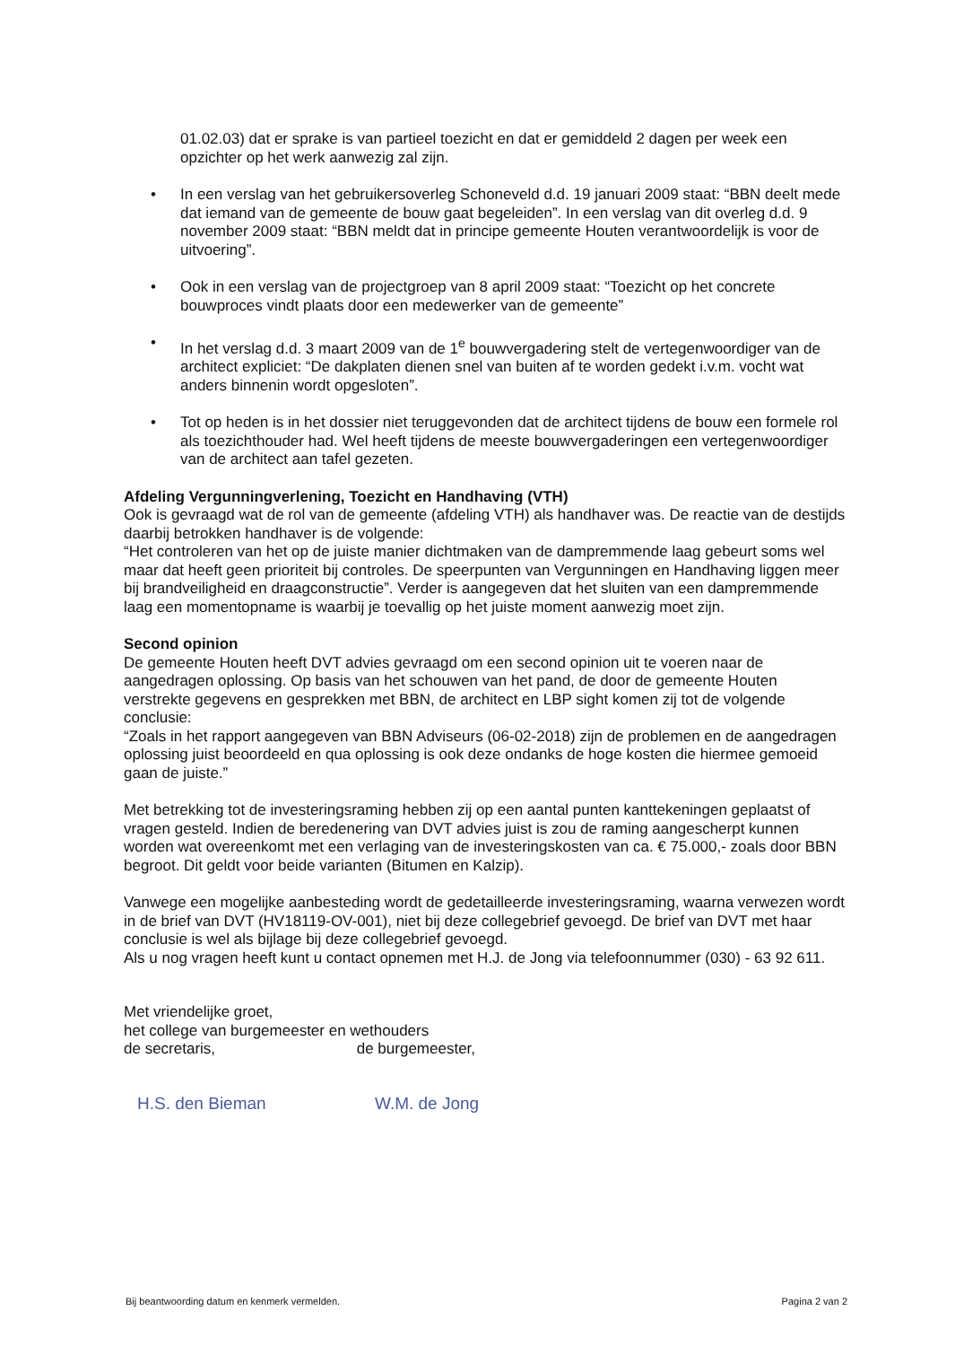01.02.03) dat er sprake is van partieel toezicht en dat er gemiddeld 2 dagen per week een opzichter op het werk aanwezig zal zijn.
• In een verslag van het gebruikersoverleg Schoneveld d.d. 19 januari 2009 staat: “BBN deelt mede dat iemand van de gemeente de bouw gaat begeleiden”. In een verslag van dit overleg d.d. 9 november 2009 staat: “BBN meldt dat in principe gemeente Houten verantwoordelijk is voor de uitvoering”.
• Ook in een verslag van de projectgroep van 8 april 2009 staat: “Toezicht op het concrete bouwproces vindt plaats door een medewerker van de gemeente”
• In het verslag d.d. 3 maart 2009 van de 1<sup>e</sup> bouwvergadering stelt de vertegenwoordiger van de architect expliciet: “De dakplaten dienen snel van buiten af te worden gedekt i.v.m. vocht wat anders binnenin wordt opgesloten”.
• Tot op heden is in het dossier niet teruggevonden dat de architect tijdens de bouw een formele rol als toezichthouder had. Wel heeft tijdens de meeste bouwvergaderingen een vertegenwoordiger van de architect aan tafel gezeten.
Afdeling Vergunningverlening, Toezicht en Handhaving (VTH)
Ook is gevraagd wat de rol van de gemeente (afdeling VTH) als handhaver was. De reactie van de destijds daarbij betrokken handhaver is de volgende:
“Het controleren van het op de juiste manier dichtmaken van de dampremmende laag gebeurt soms wel maar dat heeft geen prioriteit bij controles. De speerpunten van Vergunningen en Handhaving liggen meer bij brandveiligheid en draagconstructie”. Verder is aangegeven dat het sluiten van een dampremmende laag een momentopname is waarbij je toevallig op het juiste moment aanwezig moet zijn.
Second opinion
De gemeente Houten heeft DVT advies gevraagd om een second opinion uit te voeren naar de aangedragen oplossing. Op basis van het schouwen van het pand, de door de gemeente Houten verstrekte gegevens en gesprekken met BBN, de architect en LBP sight komen zij tot de volgende conclusie:
“Zoals in het rapport aangegeven van BBN Adviseurs (06-02-2018) zijn de problemen en de aangedragen oplossing juist beoordeeld en qua oplossing is ook deze ondanks de hoge kosten die hiermee gemoeid gaan de juiste.”
Met betrekking tot de investeringsraming hebben zij op een aantal punten kanttekeningen geplaatst of vragen gesteld. Indien de beredenering van DVT advies juist is zou de raming aangescherpt kunnen worden wat overeenkomt met een verlaging van de investeringskosten van ca. € 75.000,- zoals door BBN begroot. Dit geldt voor beide varianten (Bitumen en Kalzip).
Vanwege een mogelijke aanbesteding wordt de gedetailleerde investeringsraming, waarna verwezen wordt in de brief van DVT (HV18119-OV-001), niet bij deze collegebrief gevoegd. De brief van DVT met haar conclusie is wel als bijlage bij deze collegebrief gevoegd.
Als u nog vragen heeft kunt u contact opnemen met H.J. de Jong via telefoonnummer (030) - 63 92 611.
Met vriendelijke groet,
het college van burgemeester en wethouders
de secretaris, de burgemeester,
H.S. den Bieman W.M. de Jong
Bij beantwoording datum en kenmerk vermelden. Pagina 2 van 2